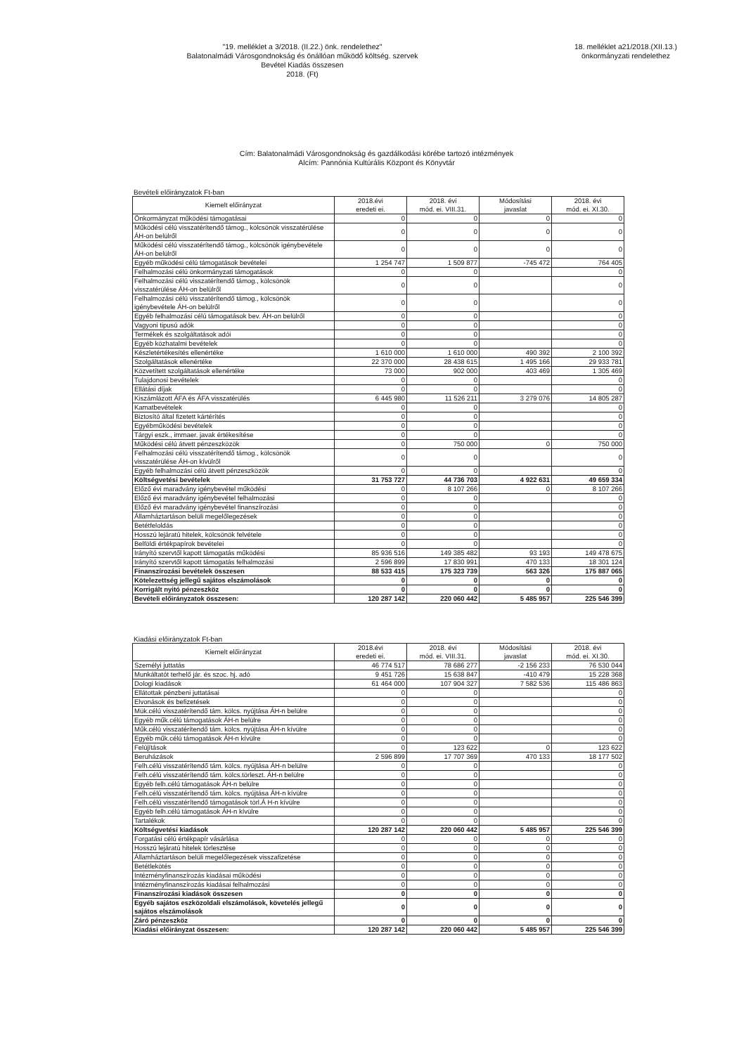"19. melléklet a 3/2018. (II.22.) önk. rendelethez"
Balatonalmádi Városgondnokság és önállóan működő költség. szervek
Bevétel Kiadás összesen
2018. (Ft)
18. melléklet a21/2018.(XII.13.)
önkormányzati rendelethez
Cím: Balatonalmádi Városgondnokság és gazdálkodási körébe tartozó intézmények
Alcím: Pannónia Kultúrális Központ és Könyvtár
Bevételi előirányzatok Ft-ban
| Kiemelt előirányzat | 2018.évi eredeti ei. | 2018. évi mód. ei. VIII.31. | Módosítási javaslat | 2018. évi mód. ei. XI.30. |
| --- | --- | --- | --- | --- |
| Önkormányzat működési támogatásai | 0 | 0 | 0 | 0 |
| Működési célú visszatérítendő támog., kölcsönök visszatérülése ÁH-on belülről | 0 | 0 | 0 | 0 |
| Működési célú visszatérítendő támog., kölcsönök igénybevétele ÁH-on belülről | 0 | 0 | 0 | 0 |
| Egyéb működési célú támogatások bevételei | 1 254 747 | 1 509 877 | -745 472 | 764 405 |
| Felhalmozási célú önkormányzati támogatások | 0 | 0 | | 0 |
| Felhalmozási célú visszatérítendő támog., kölcsönök visszatérülése ÁH-on belülről | 0 | 0 | | 0 |
| Felhalmozási célú visszatérítendő támog., kölcsönök igénybevétele ÁH-on belülről | 0 | 0 | | 0 |
| Egyéb felhalmozási célú támogatások bev. ÁH-on belülről | 0 | 0 | | 0 |
| Vagyoni tipusú adók | 0 | 0 | | 0 |
| Termékek és szolgáltatások adói | 0 | 0 | | 0 |
| Egyéb közhatalmi bevételek | 0 | 0 | | 0 |
| Készletértékesítés ellenértéke | 1 610 000 | 1 610 000 | 490 392 | 2 100 392 |
| Szolgáltatások ellenértéke | 22 370 000 | 28 438 615 | 1 495 166 | 29 933 781 |
| Közvetített szolgáltatások ellenértéke | 73 000 | 902 000 | 403 469 | 1 305 469 |
| Tulajdonosi bevételek | 0 | 0 | | 0 |
| Ellátási díjak | 0 | 0 | | 0 |
| Kiszámlázott ÁFA és ÁFA visszatérülés | 6 445 980 | 11 526 211 | 3 279 076 | 14 805 287 |
| Kamatbevételek | 0 | 0 | | 0 |
| Biztosító által fizetett kártérítés | 0 | 0 | | 0 |
| Egyébműködési bevételek | 0 | 0 | | 0 |
| Tárgyi eszk., immaer. javak értékesítése | 0 | 0 | | 0 |
| Működési célú átvett pénzeszközök | 0 | 750 000 | 0 | 750 000 |
| Felhalmozási célú visszatérítendő támog., kölcsönök visszatérülése ÁH-on kívülről | 0 | 0 | | 0 |
| Egyéb felhalmozási célú átvett pénzeszközök | 0 | 0 | | 0 |
| Költségvetési bevételek | 31 753 727 | 44 736 703 | 4 922 631 | 49 659 334 |
| Előző évi maradvány igénybevétel működési | 0 | 8 107 266 | 0 | 8 107 266 |
| Előző évi maradvány igénybevétel felhalmozási | 0 | 0 | | 0 |
| Előző évi maradvány igénybevétel finanszírozási | 0 | 0 | | 0 |
| Államháztartáson belüli megelőlegezések | 0 | 0 | | 0 |
| Betétfeloldás | 0 | 0 | | 0 |
| Hosszú lejáratú hitelek, kölcsönök felvétele | 0 | 0 | | 0 |
| Belföldi értékpapírok bevételei | 0 | 0 | | 0 |
| Irányító szervtől kapott támogatás működési | 85 936 516 | 149 385 482 | 93 193 | 149 478 675 |
| Irányító szervtől kapott támogatás felhalmozási | 2 596 899 | 17 830 991 | 470 133 | 18 301 124 |
| Finanszírozási bevételek összesen | 88 533 415 | 175 323 739 | 563 326 | 175 887 065 |
| Kötelezettség jellegű sajátos elszámolások | 0 | 0 | 0 | 0 |
| Korrigált nyitó pénzeszköz | 0 | 0 | 0 | 0 |
| Bevételi előirányzatok összesen: | 120 287 142 | 220 060 442 | 5 485 957 | 225 546 399 |
Kiadási előirányzatok Ft-ban
| Kiemelt előirányzat | 2018.évi eredeti ei. | 2018. évi mód. ei. VIII.31. | Módosítási javaslat | 2018. évi mód. ei. XI.30. |
| --- | --- | --- | --- | --- |
| Személyi juttatás | 46 774 517 | 78 686 277 | -2 156 233 | 76 530 044 |
| Munkáltatót terhelő jár. és szoc. hj. adó | 9 451 726 | 15 638 847 | -410 479 | 15 228 368 |
| Dologi kiadások | 61 464 000 | 107 904 327 | 7 582 536 | 115 486 863 |
| Ellátottak pénzbeni juttatásai | 0 | 0 | | 0 |
| Elvonások és befizetések | 0 | 0 | | 0 |
| Mük.célú visszatérítendő tám. kölcs. nyújtása ÁH-n belülre | 0 | 0 | | 0 |
| Egyéb műk.célú támogatások ÁH-n belülre | 0 | 0 | | 0 |
| Műk.célú visszatérítendő tám. kölcs. nyújtása ÁH-n kívülre | 0 | 0 | | 0 |
| Egyéb műk.célú támogatások ÁH-n kívülre | 0 | 0 | | 0 |
| Felújítások | 0 | 123 622 | 0 | 123 622 |
| Beruházások | 2 596 899 | 17 707 369 | 470 133 | 18 177 502 |
| Felh.célú visszatérítendő tám. kölcs. nyújtása ÁH-n belülre | 0 | 0 | | 0 |
| Felh.célú visszatérítendő tám. kölcs.törleszt. ÁH-n belülre | 0 | 0 | | 0 |
| Egyéb felh.célú támogatások ÁH-n belülre | 0 | 0 | | 0 |
| Felh.célú visszatérítendő tám. kölcs. nyújtása ÁH-n kívülre | 0 | 0 | | 0 |
| Felh.célú visszatérítendő támogatások törl.Á H-n kívülre | 0 | 0 | | 0 |
| Egyéb felh.célú támogatások ÁH-n kívülre | 0 | 0 | | 0 |
| Tartalékok | 0 | 0 | | 0 |
| Költségvetési kiadások | 120 287 142 | 220 060 442 | 5 485 957 | 225 546 399 |
| Forgatási célú értékpapír vásárlása | 0 | 0 | 0 | 0 |
| Hosszú lejáratú hitelek törlesztése | 0 | 0 | 0 | 0 |
| Államháztartáson belüli megelőlegezések visszafizetése | 0 | 0 | 0 | 0 |
| Betétlekötés | 0 | 0 | 0 | 0 |
| Intézményfinanszírozás kiadásai működési | 0 | 0 | 0 | 0 |
| Intézményfinanszírozás kiadásai felhalmozási | 0 | 0 | 0 | 0 |
| Finanszírozási kiadások összesen | 0 | 0 | 0 | 0 |
| Egyéb sajátos eszközoldali elszámolások, követelés jellegű sajátos elszámolások | 0 | 0 | 0 | 0 |
| Záró pénzeszköz | 0 | 0 | 0 | 0 |
| Kiadási előirányzat összesen: | 120 287 142 | 220 060 442 | 5 485 957 | 225 546 399 |